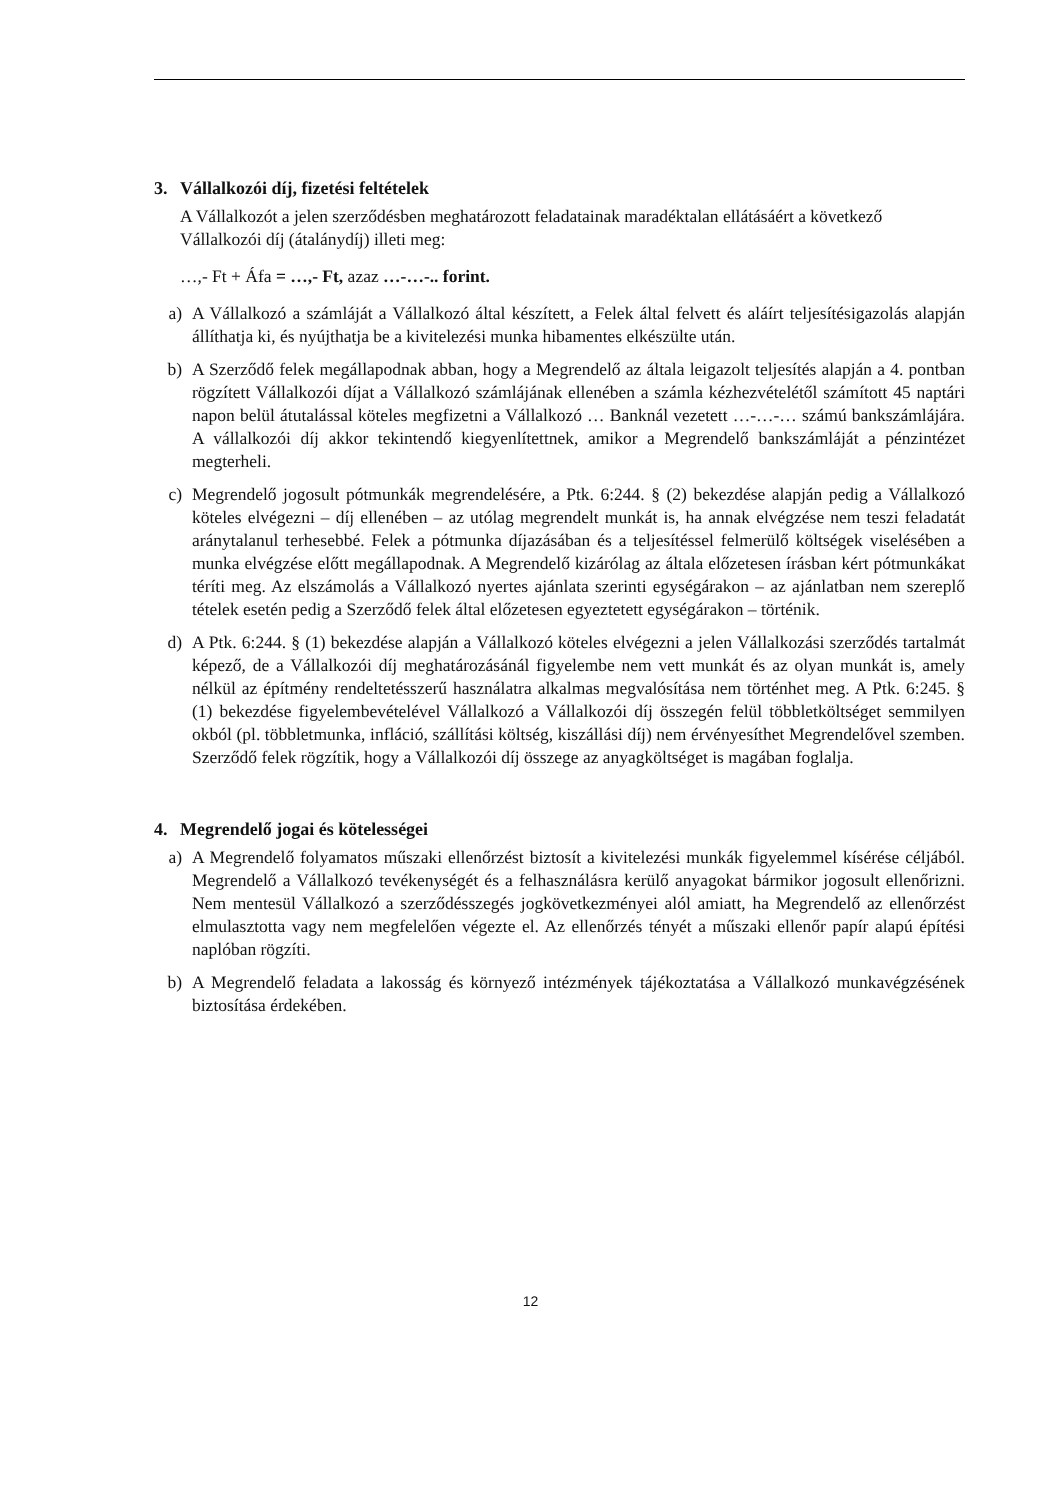3. Vállalkozói díj, fizetési feltételek
A Vállalkozót a jelen szerződésben meghatározott feladatainak maradéktalan ellátásáért a következő Vállalkozói díj (átalánydíj) illeti meg:
…,- Ft + Áfa = …,- Ft, azaz …-…-.. forint.
a) A Vállalkozó a számláját a Vállalkozó által készített, a Felek által felvett és aláírt teljesítésigazolás alapján állíthatja ki, és nyújthatja be a kivitelezési munka hibamentes elkészülte után.
b) A Szerződő felek megállapodnak abban, hogy a Megrendelő az általa leigazolt teljesítés alapján a 4. pontban rögzített Vállalkozói díjat a Vállalkozó számlájának ellenében a számla kézhezvételétől számított 45 naptári napon belül átutalással köteles megfizetni a Vállalkozó … Banknál vezetett …-…-… számú bankszámlájára. A vállalkozói díj akkor tekintendő kiegyenlítettnek, amikor a Megrendelő bankszámláját a pénzintézet megterheli.
c) Megrendelő jogosult pótmunkák megrendelésére, a Ptk. 6:244. § (2) bekezdése alapján pedig a Vállalkozó köteles elvégezni – díj ellenében – az utólag megrendelt munkát is, ha annak elvégzése nem teszi feladatát aránytalanul terhesebbé. Felek a pótmunka díjazásában és a teljesítéssel felmerülő költségek viselésében a munka elvégzése előtt megállapodnak. A Megrendelő kizárólag az általa előzetesen írásban kért pótmunkákat téríti meg. Az elszámolás a Vállalkozó nyertes ajánlata szerinti egységárakon – az ajánlatban nem szereplő tételek esetén pedig a Szerződő felek által előzetesen egyeztetett egységárakon – történik.
d) A Ptk. 6:244. § (1) bekezdése alapján a Vállalkozó köteles elvégezni a jelen Vállalkozási szerződés tartalmát képező, de a Vállalkozói díj meghatározásánál figyelembe nem vett munkát és az olyan munkát is, amely nélkül az építmény rendeltetésszerű használatra alkalmas megvalósítása nem történhet meg. A Ptk. 6:245. § (1) bekezdése figyelembevételével Vállalkozó a Vállalkozói díj összegén felül többletköltséget semmilyen okból (pl. többletmunka, infláció, szállítási költség, kiszállási díj) nem érvényesíthet Megrendelővel szemben. Szerződő felek rögzítik, hogy a Vállalkozói díj összege az anyagköltséget is magában foglalja.
4. Megrendelő jogai és kötelességei
a) A Megrendelő folyamatos műszaki ellenőrzést biztosít a kivitelezési munkák figyelemmel kísérése céljából. Megrendelő a Vállalkozó tevékenységét és a felhasználásra kerülő anyagokat bármikor jogosult ellenőrizni. Nem mentesül Vállalkozó a szerződésszegés jogkövetkezményei alól amiatt, ha Megrendelő az ellenőrzést elmulasztotta vagy nem megfelelően végezte el. Az ellenőrzés tényét a műszaki ellenőr papír alapú építési naplóban rögzíti.
b) A Megrendelő feladata a lakosság és környező intézmények tájékoztatása a Vállalkozó munkavégzésének biztosítása érdekében.
12